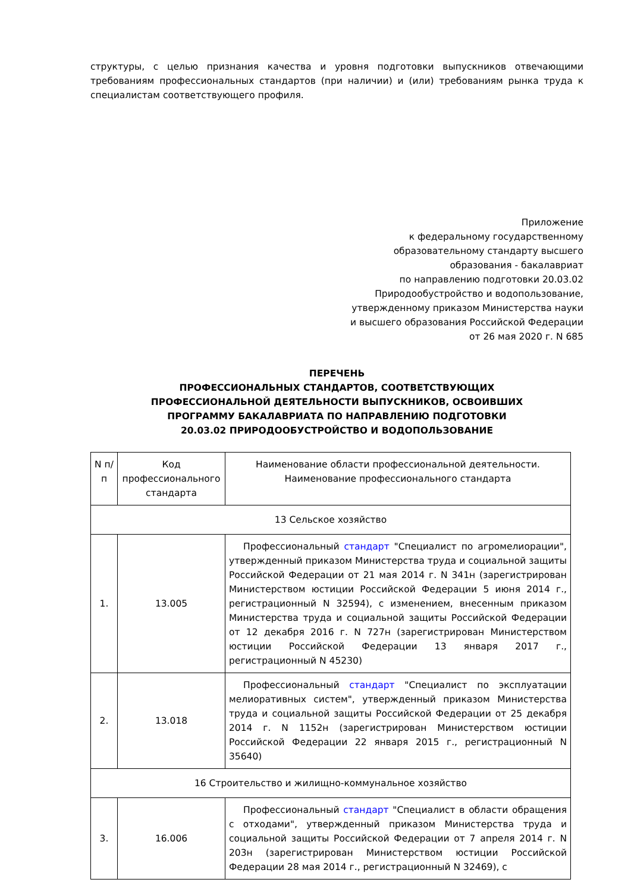структуры, с целью признания качества и уровня подготовки выпускников отвечающими требованиям профессиональных стандартов (при наличии) и (или) требованиям рынка труда к специалистам соответствующего профиля.
Приложение
к федеральному государственному
образовательному стандарту высшего
образования - бакалавриат
по направлению подготовки 20.03.02
Природообустройство и водопользование,
утвержденному приказом Министерства науки
и высшего образования Российской Федерации
от 26 мая 2020 г. N 685
ПЕРЕЧЕНЬ
ПРОФЕССИОНАЛЬНЫХ СТАНДАРТОВ, СООТВЕТСТВУЮЩИХ
ПРОФЕССИОНАЛЬНОЙ ДЕЯТЕЛЬНОСТИ ВЫПУСКНИКОВ, ОСВОИВШИХ
ПРОГРАММУ БАКАЛАВРИАТА ПО НАПРАВЛЕНИЮ ПОДГОТОВКИ
20.03.02 ПРИРОДООБУСТРОЙСТВО И ВОДОПОЛЬЗОВАНИЕ
| N п/п | Код профессионального стандарта | Наименование области профессиональной деятельности. Наименование профессионального стандарта |
| --- | --- | --- |
| 13 Сельское хозяйство | | |
| 1. | 13.005 | Профессиональный стандарт "Специалист по агромелиорации", утвержденный приказом Министерства труда и социальной защиты Российской Федерации от 21 мая 2014 г. N 341н (зарегистрирован Министерством юстиции Российской Федерации 5 июня 2014 г., регистрационный N 32594), с изменением, внесенным приказом Министерства труда и социальной защиты Российской Федерации от 12 декабря 2016 г. N 727н (зарегистрирован Министерством юстиции Российской Федерации 13 января 2017 г., регистрационный N 45230) |
| 2. | 13.018 | Профессиональный стандарт "Специалист по эксплуатации мелиоративных систем", утвержденный приказом Министерства труда и социальной защиты Российской Федерации от 25 декабря 2014 г. N 1152н (зарегистрирован Министерством юстиции Российской Федерации 22 января 2015 г., регистрационный N 35640) |
| 16 Строительство и жилищно-коммунальное хозяйство | | |
| 3. | 16.006 | Профессиональный стандарт "Специалист в области обращения с отходами", утвержденный приказом Министерства труда и социальной защиты Российской Федерации от 7 апреля 2014 г. N 203н (зарегистрирован Министерством юстиции Российской Федерации 28 мая 2014 г., регистрационный N 32469), с |